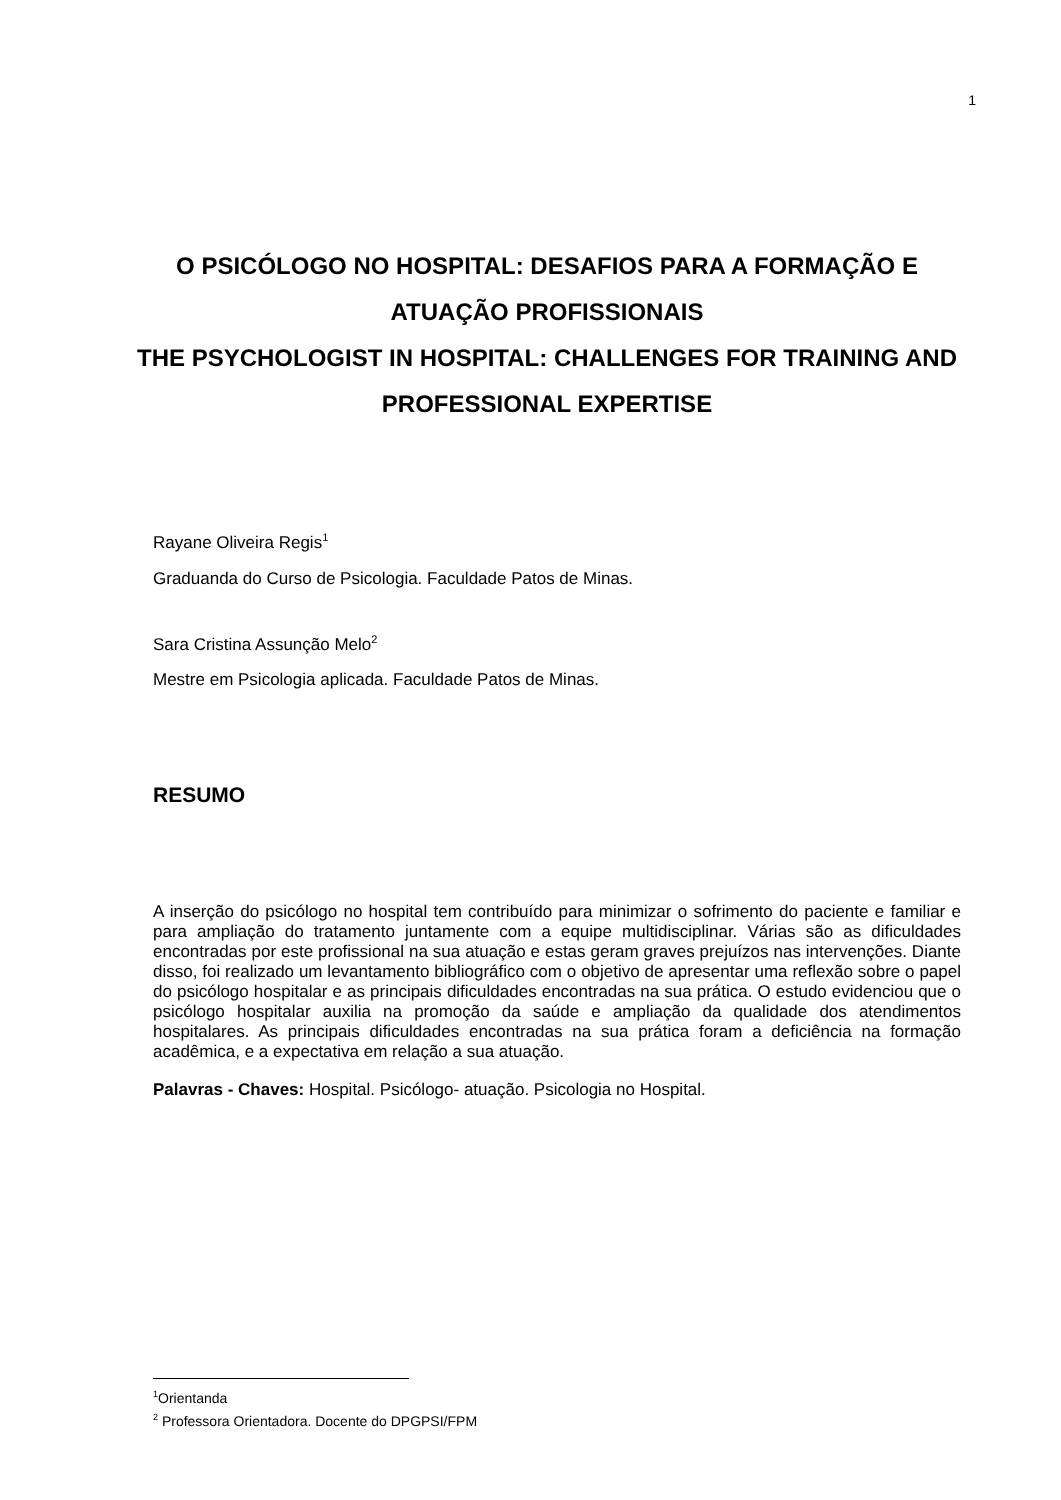1
O PSICÓLOGO NO HOSPITAL: DESAFIOS PARA A FORMAÇÃO E ATUAÇÃO PROFISSIONAIS
THE PSYCHOLOGIST IN HOSPITAL: CHALLENGES FOR TRAINING AND PROFESSIONAL EXPERTISE
Rayane Oliveira Regis<sup>1</sup>
Graduanda do Curso de Psicologia. Faculdade Patos de Minas.
Sara Cristina Assunção Melo<sup>2</sup>
Mestre em Psicologia aplicada. Faculdade Patos de Minas.
RESUMO
A inserção do psicólogo no hospital tem contribuído para minimizar o sofrimento do paciente e familiar e para ampliação do tratamento juntamente com a equipe multidisciplinar. Várias são as dificuldades encontradas por este profissional na sua atuação e estas geram graves prejuízos nas intervenções. Diante disso, foi realizado um levantamento bibliográfico com o objetivo de apresentar uma reflexão sobre o papel do psicólogo hospitalar e as principais dificuldades encontradas na sua prática. O estudo evidenciou que o psicólogo hospitalar auxilia na promoção da saúde e ampliação da qualidade dos atendimentos hospitalares. As principais dificuldades encontradas na sua prática foram a deficiência na formação acadêmica, e a expectativa em relação a sua atuação.
Palavras - Chaves: Hospital. Psicólogo- atuação. Psicologia no Hospital.
<sup>1</sup> Orientanda
<sup>2</sup> Professora Orientadora. Docente do DPGPSI/FPM